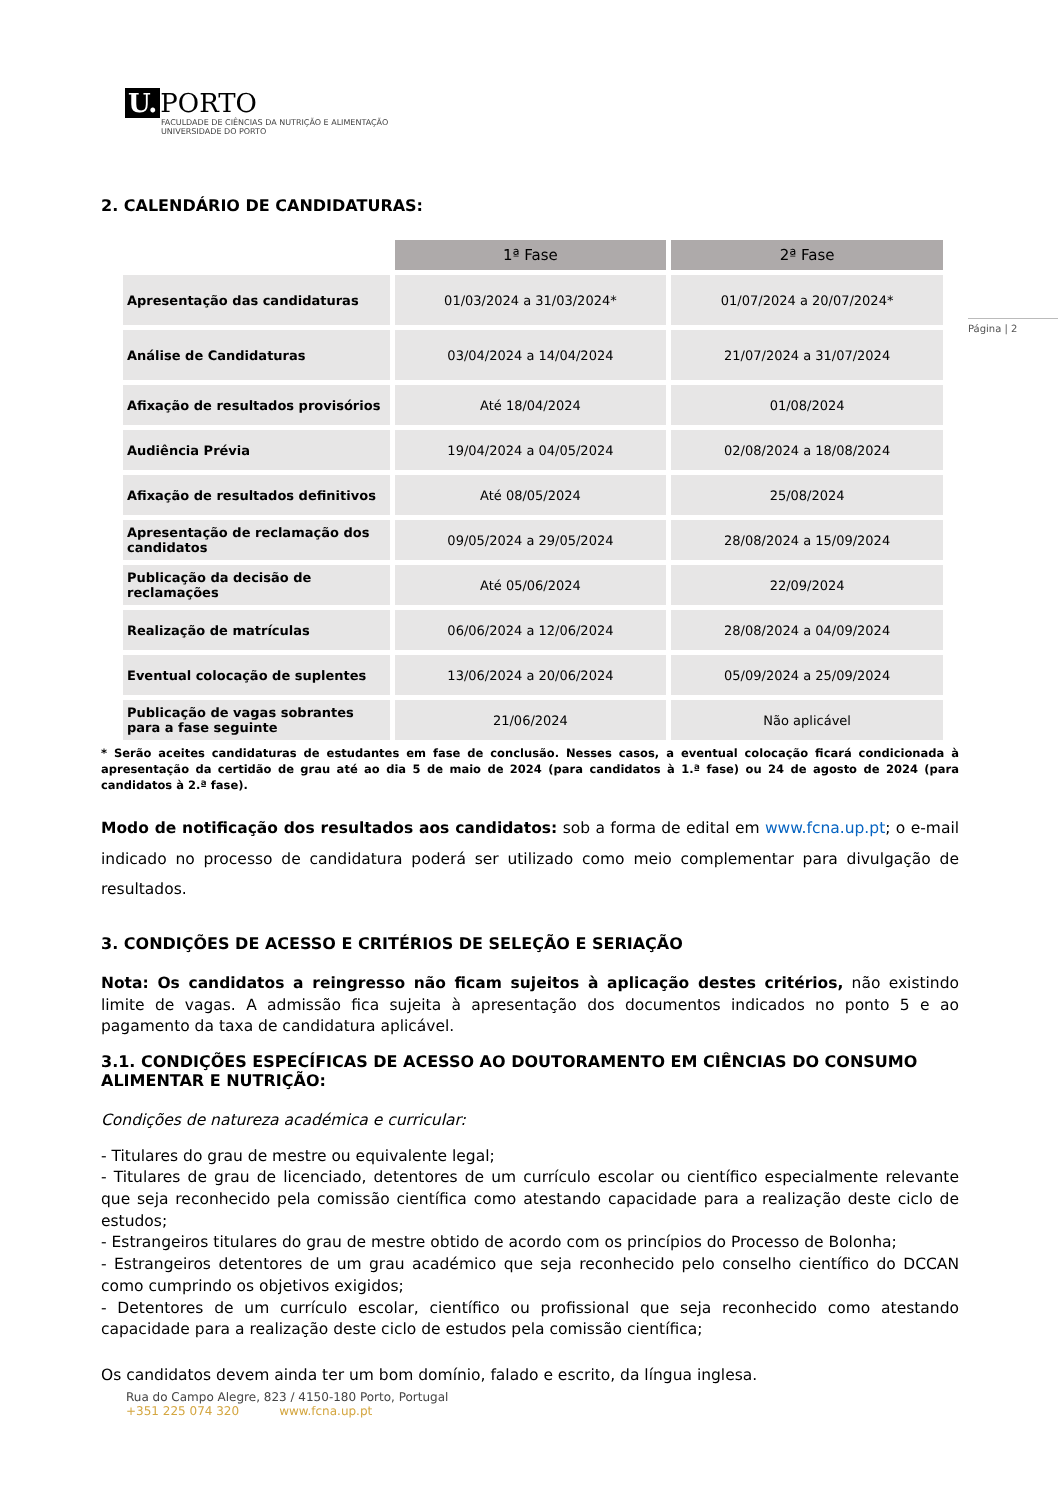U. PORTO
FACULDADE DE CIÊNCIAS DA NUTRIÇÃO E ALIMENTAÇÃO
UNIVERSIDADE DO PORTO
Página | 2
2. CALENDÁRIO DE CANDIDATURAS:
| | 1ª Fase | 2ª Fase |
| --- | --- | --- |
| Apresentação das candidaturas | 01/03/2024 a 31/03/2024* | 01/07/2024 a 20/07/2024* |
| Análise de Candidaturas | 03/04/2024 a 14/04/2024 | 21/07/2024 a 31/07/2024 |
| Afixação de resultados provisórios | Até 18/04/2024 | 01/08/2024 |
| Audiência Prévia | 19/04/2024 a 04/05/2024 | 02/08/2024 a 18/08/2024 |
| Afixação de resultados definitivos | Até 08/05/2024 | 25/08/2024 |
| Apresentação de reclamação dos candidatos | 09/05/2024 a 29/05/2024 | 28/08/2024 a 15/09/2024 |
| Publicação da decisão de reclamações | Até 05/06/2024 | 22/09/2024 |
| Realização de matrículas | 06/06/2024 a 12/06/2024 | 28/08/2024 a 04/09/2024 |
| Eventual colocação de suplentes | 13/06/2024 a 20/06/2024 | 05/09/2024 a 25/09/2024 |
| Publicação de vagas sobrantes para a fase seguinte | 21/06/2024 | Não aplicável |
* Serão aceites candidaturas de estudantes em fase de conclusão. Nesses casos, a eventual colocação ficará condicionada à apresentação da certidão de grau até ao dia 5 de maio de 2024 (para candidatos à 1.ª fase) ou 24 de agosto de 2024 (para candidatos à 2.ª fase).
Modo de notificação dos resultados aos candidatos: sob a forma de edital em www.fcna.up.pt; o e-mail indicado no processo de candidatura poderá ser utilizado como meio complementar para divulgação de resultados.
3. CONDIÇÕES DE ACESSO E CRITÉRIOS DE SELEÇÃO E SERIAÇÃO
Nota: Os candidatos a reingresso não ficam sujeitos à aplicação destes critérios, não existindo limite de vagas. A admissão fica sujeita à apresentação dos documentos indicados no ponto 5 e ao pagamento da taxa de candidatura aplicável.
3.1. CONDIÇÕES ESPECÍFICAS DE ACESSO AO DOUTORAMENTO EM CIÊNCIAS DO CONSUMO ALIMENTAR E NUTRIÇÃO:
Condições de natureza académica e curricular:
- Titulares do grau de mestre ou equivalente legal;
- Titulares de grau de licenciado, detentores de um currículo escolar ou científico especialmente relevante que seja reconhecido pela comissão científica como atestando capacidade para a realização deste ciclo de estudos;
- Estrangeiros titulares do grau de mestre obtido de acordo com os princípios do Processo de Bolonha;
- Estrangeiros detentores de um grau académico que seja reconhecido pelo conselho científico do DCCAN como cumprindo os objetivos exigidos;
- Detentores de um currículo escolar, científico ou profissional que seja reconhecido como atestando capacidade para a realização deste ciclo de estudos pela comissão científica;
Os candidatos devem ainda ter um bom domínio, falado e escrito, da língua inglesa.
Rua do Campo Alegre, 823 / 4150-180 Porto, Portugal
+351 225 074 320 www.fcna.up.pt